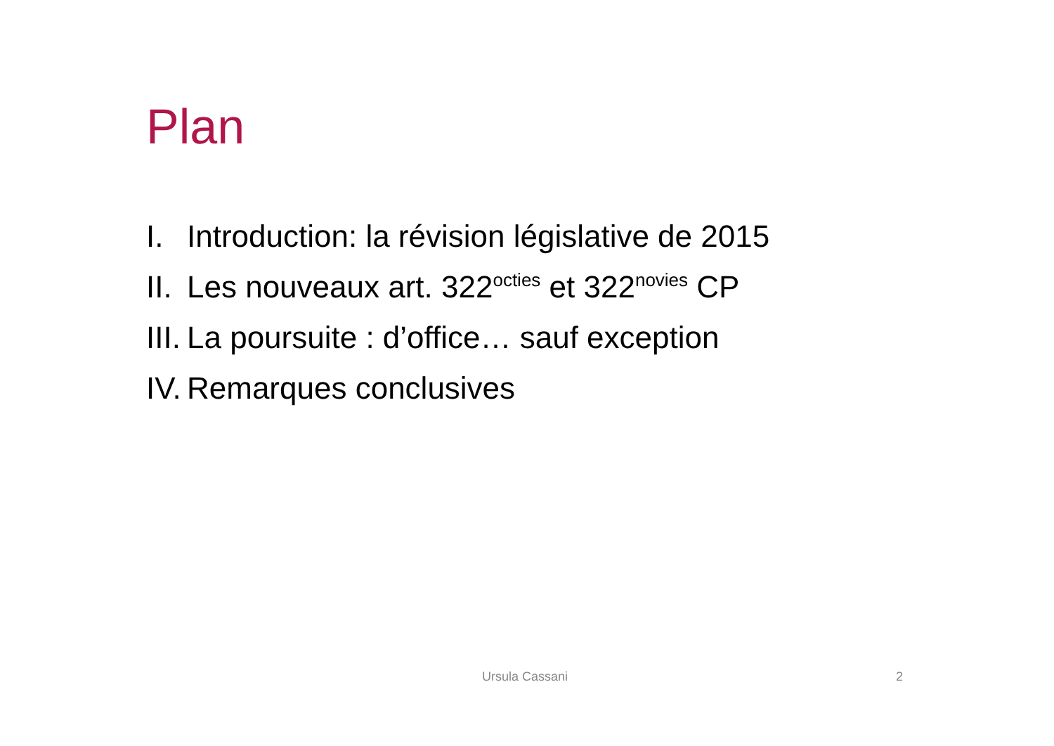Plan
I. Introduction: la révision législative de 2015
II. Les nouveaux art. 322<sup>octies</sup> et 322<sup>novies</sup> CP
III. La poursuite : d’office… sauf exception
IV. Remarques conclusives
Ursula Cassani 2